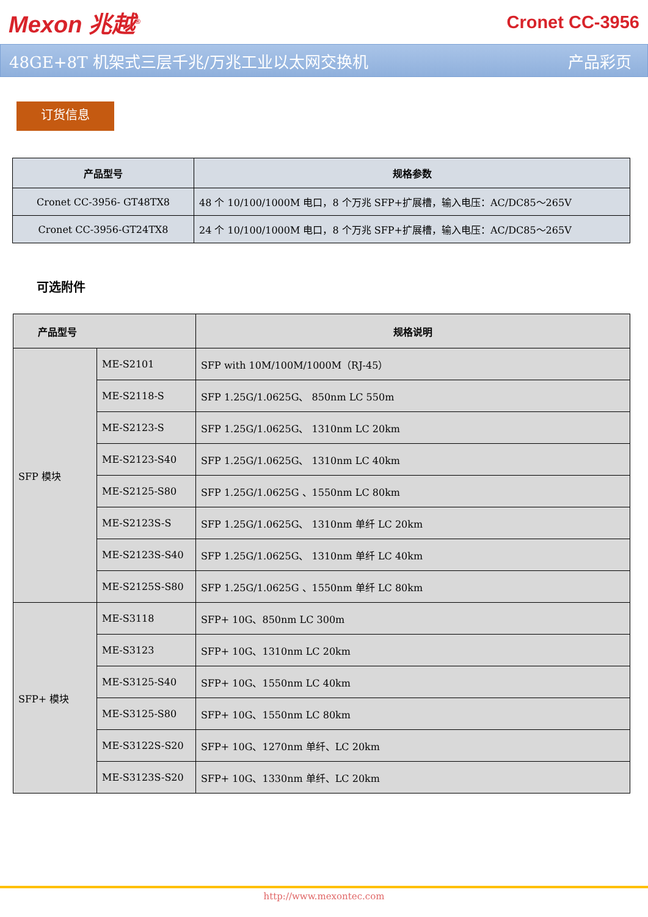Mexon 兆越<sup>®</sup>
Cronet CC-3956
48GE+8T 机架式三层千兆/万兆工业以太网交换机 产品彩页
订货信息
| 产品型号 | 规格参数 |
| --- | --- |
| Cronet CC-3956- GT48TX8 | 48 个 10/100/1000M 电口，8 个万兆 SFP+扩展槽，输入电压：AC/DC85～265V |
| Cronet CC-3956-GT24TX8 | 24 个 10/100/1000M 电口，8 个万兆 SFP+扩展槽，输入电压：AC/DC85～265V |
可选附件
| 产品型号 | | 规格说明 |
| --- | --- | --- |
| SFP 模块 | ME-S2101 | SFP with 10M/100M/1000M（RJ-45） |
| | ME-S2118-S | SFP 1.25G/1.0625G、 850nm LC 550m |
| | ME-S2123-S | SFP 1.25G/1.0625G、 1310nm LC 20km |
| | ME-S2123-S40 | SFP 1.25G/1.0625G、 1310nm LC 40km |
| | ME-S2125-S80 | SFP 1.25G/1.0625G 、1550nm LC 80km |
| | ME-S2123S-S | SFP 1.25G/1.0625G、 1310nm 单纤 LC 20km |
| | ME-S2123S-S40 | SFP 1.25G/1.0625G、 1310nm 单纤 LC 40km |
| | ME-S2125S-S80 | SFP 1.25G/1.0625G 、1550nm 单纤 LC 80km |
| SFP+ 模块 | ME-S3118 | SFP+ 10G、850nm LC 300m |
| | ME-S3123 | SFP+ 10G、1310nm LC 20km |
| | ME-S3125-S40 | SFP+ 10G、1550nm LC 40km |
| | ME-S3125-S80 | SFP+ 10G、1550nm LC 80km |
| | ME-S3122S-S20 | SFP+ 10G、1270nm 单纤、LC 20km |
| | ME-S3123S-S20 | SFP+ 10G、1330nm 单纤、LC 20km |
http://www.mexontec.com